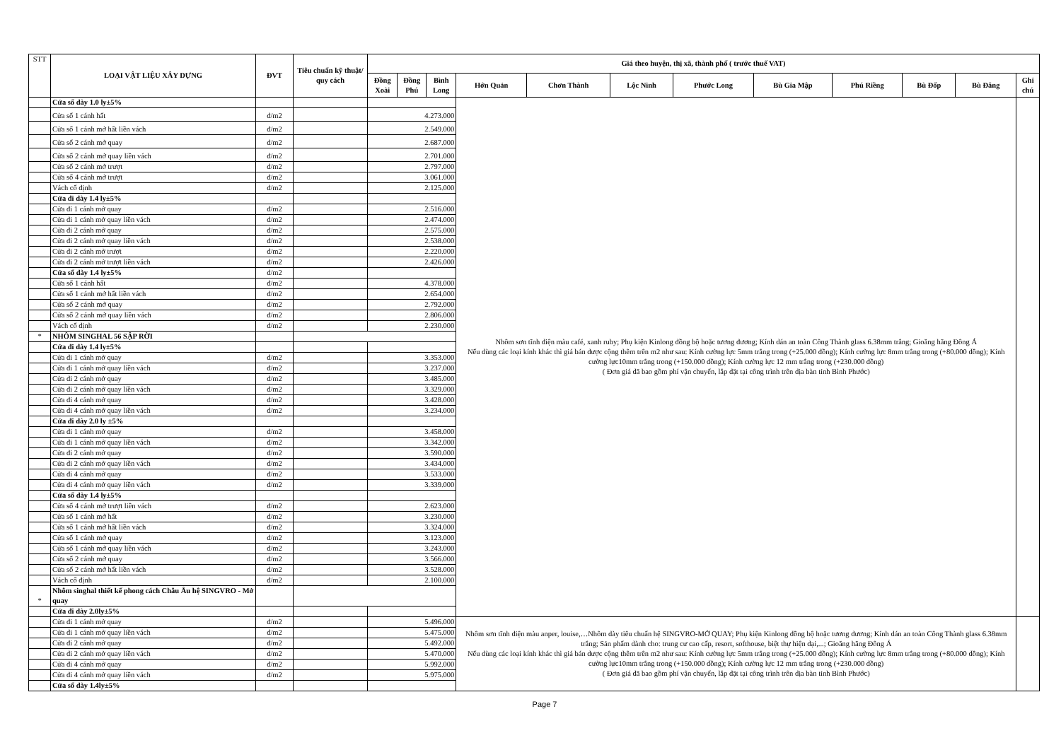| STT | LOẠI VẬT LIỆU XÂY DỰNG | ĐVT | Tiêu chuẩn kỹ thuật/ quy cách | Giá theo huyện, thị xã, thành phố ( trước thuế VAT) | | | | | | | | | | | |
| --- | --- | --- | --- | --- | --- | --- | --- | --- | --- | --- | --- | --- | --- | --- | --- |
| | | | | Đồng Xoài | Đồng Phú | Bình Long | Hớn Quản | Chơn Thành | Lộc Ninh | Phước Long | Bù Gia Mập | Phú Riềng | Bù Đốp | Bù Đăng | Ghi chú |
| | Cửa sổ dày 1.0 ly±5% | | | | | | Nhôm sơn tĩnh điện màu café, xanh ruby; Phụ kiện Kinlong đồng bộ hoặc tương đương; Kính dán an toàn Công Thành glass 6.38mm trắng; Gioăng hãng Đông Á Nếu dùng các loại kính khác thì giá bán được cộng thêm trên m2 như sau: Kính cường lực 5mm trắng trong (+25.000 đồng); Kính cường lực 8mm trắng trong (+80.000 đồng); Kính cường lực10mm trắng trong (+150.000 đồng); Kính cường lực 12 mm trắng trong (+230.000 đồng) ( Đơn giá đã bao gồm phí vận chuyển, lắp đặt tại công trình trên địa bàn tỉnh Bình Phước) | | | | | | | | |
| | Cửa sổ 1 cánh hất | đ/m2 | | 4.273.000 | | | | | | | | | | | |
| | Cửa sổ 1 cánh mở hất liền vách | đ/m2 | | 2.549.000 | | | | | | | | | | | |
| | Cửa sổ 2 cánh mở quay | đ/m2 | | 2.687.000 | | | | | | | | | | | |
| | Cửa sổ 2 cánh mở quay liền vách | đ/m2 | | 2.701.000 | | | | | | | | | | | |
| | Cửa sổ 2 cánh mở trượt | đ/m2 | | 2.797.000 | | | | | | | | | | | |
| | Cửa sổ 4 cánh mở trượt | đ/m2 | | 3.061.000 | | | | | | | | | | | |
| | Vách cố định | đ/m2 | | 2.125.000 | | | | | | | | | | | |
| | Cửa đi dày 1.4 ly±5% | | | | | | | | | | | | | | |
| | Cửa đi 1 cánh mở quay | đ/m2 | | 2.516.000 | | | | | | | | | | | |
| | Cửa đi 1 cánh mở quay liền vách | đ/m2 | | 2.474.000 | | | | | | | | | | | |
| | Cửa đi 2 cánh mở quay | đ/m2 | | 2.575.000 | | | | | | | | | | | |
| | Cửa đi 2 cánh mở quay liền vách | đ/m2 | | 2.538.000 | | | | | | | | | | | |
| | Cửa đi 2 cánh mở trượt | đ/m2 | | 2.220.000 | | | | | | | | | | | |
| | Cửa đi 2 cánh mở trượt liền vách | đ/m2 | | 2.426.000 | | | | | | | | | | | |
| | Cửa sổ dày 1.4 ly±5% | đ/m2 | | | | | | | | | | | | | |
| | Cửa sổ 1 cánh hất | đ/m2 | | 4.378.000 | | | | | | | | | | | |
| | Cửa sổ 1 cánh mở hất liền vách | đ/m2 | | 2.654.000 | | | | | | | | | | | |
| | Cửa sổ 2 cánh mở quay | đ/m2 | | 2.792.000 | | | | | | | | | | | |
| | Cửa sổ 2 cánh mở quay liền vách | đ/m2 | | 2.806.000 | | | | | | | | | | | |
| | Vách cố định | đ/m2 | | 2.230.000 | | | | | | | | | | | |
| * | NHÔM SINGHAL 56 SẬP RỜI | | | | | | | | | | | | | | |
| | Cửa đi dày 1.4 ly±5% | | | | | | | | | | | | | | |
| | Cửa đi 1 cánh mở quay | đ/m2 | | 3.353.000 | | | | | | | | | | | |
| | Cửa đi 1 cánh mở quay liền vách | đ/m2 | | 3.237.000 | | | | | | | | | | | |
| | Cửa đi 2 cánh mở quay | đ/m2 | | 3.485.000 | | | | | | | | | | | |
| | Cửa đi 2 cánh mở quay liền vách | đ/m2 | | 3.329.000 | | | | | | | | | | | |
| | Cửa đi 4 cánh mở quay | đ/m2 | | 3.428.000 | | | | | | | | | | | |
| | Cửa đi 4 cánh mở quay liền vách | đ/m2 | | 3.234.000 | | | | | | | | | | | |
| | Cửa đi dày 2.0 ly ±5% | | | | | | | | | | | | | | |
| | Cửa đi 1 cánh mở quay | đ/m2 | | 3.458.000 | | | | | | | | | | | |
| | Cửa đi 1 cánh mở quay liền vách | đ/m2 | | 3.342.000 | | | | | | | | | | | |
| | Cửa đi 2 cánh mở quay | đ/m2 | | 3.590.000 | | | | | | | | | | | |
| | Cửa đi 2 cánh mở quay liền vách | đ/m2 | | 3.434.000 | | | | | | | | | | | |
| | Cửa đi 4 cánh mở quay | đ/m2 | | 3.533.000 | | | | | | | | | | | |
| | Cửa đi 4 cánh mở quay liền vách | đ/m2 | | 3.339.000 | | | | | | | | | | | |
| | Cửa sổ dày 1.4 ly±5% | | | | | | | | | | | | | | |
| | Cửa sổ 4 cánh mở trượt liền vách | đ/m2 | | 2.623.000 | | | | | | | | | | | |
| | Cửa sổ 1 cánh mở hất | đ/m2 | | 3.230.000 | | | | | | | | | | | |
| | Cửa sổ 1 cánh mở hất liền vách | đ/m2 | | 3.324.000 | | | | | | | | | | | |
| | Cửa sổ 1 cánh mở quay | đ/m2 | | 3.123.000 | | | | | | | | | | | |
| | Cửa sổ 1 cánh mở quay liền vách | đ/m2 | | 3.243.000 | | | | | | | | | | | |
| | Cửa sổ 2 cánh mở quay | đ/m2 | | 3.566.000 | | | | | | | | | | | |
| | Cửa sổ 2 cánh mở hất liền vách | đ/m2 | | 3.528.000 | | | | | | | | | | | |
| | Vách cố định | đ/m2 | | 2.100.000 | | | | | | | | | | | |
| * | Nhôm singhal thiết kế phong cách Châu Âu hệ SINGVRO - Mở quay | | | | | | | | | | | | | | |
| | Cửa đi dày 2.0ly±5% | | | | | | | | | | | | | | |
| | Cửa đi 1 cánh mở quay | đ/m2 | | 5.496.000 | | | Nhôm sơn tĩnh điện màu anper, louise,…Nhôm dày tiêu chuẩn hệ SINGVRO-MỞ QUAY; Phụ kiện Kinlong đồng bộ hoặc tương đương; Kính dán an toàn Công Thành glass 6.38mm trắng; Sản phẩm dành cho: trung cư cao cấp, resort, softhouse, biệt thự hiện đại,...; Gioăng hãng Đông Á Nếu dùng các loại kính khác thì giá bán được cộng thêm trên m2 như sau: Kính cường lực 5mm trắng trong (+25.000 đồng); Kính cường lực 8mm trắng trong (+80.000 đồng); Kính cường lực10mm trắng trong (+150.000 đồng); Kính cường lực 12 mm trắng trong (+230.000 đồng) ( Đơn giá đã bao gồm phí vận chuyển, lắp đặt tại công trình trên địa bàn tỉnh Bình Phước) | | | | | | | | |
| | Cửa đi 1 cánh mở quay liền vách | đ/m2 | | 5.475.000 | | | | | | | | | | | |
| | Cửa đi 2 cánh mở quay | đ/m2 | | 5.492.000 | | | | | | | | | | | |
| | Cửa đi 2 cánh mở quay liền vách | đ/m2 | | 5.470.000 | | | | | | | | | | | |
| | Cửa đi 4 cánh mở quay | đ/m2 | | 5.992.000 | | | | | | | | | | | |
| | Cửa đi 4 cánh mở quay liền vách | đ/m2 | | 5.975.000 | | | | | | | | | | | |
| | Cửa sổ dày 1.4ly±5% | | | | | | | | | | | | | | |
Page 7